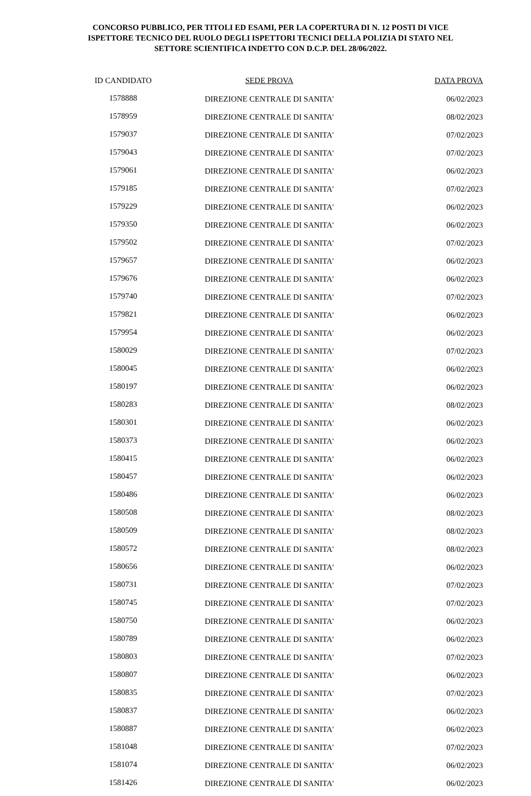CONCORSO PUBBLICO, PER TITOLI ED ESAMI, PER LA COPERTURA DI N. 12 POSTI DI VICE ISPETTORE TECNICO DEL RUOLO DEGLI ISPETTORI TECNICI DELLA POLIZIA DI STATO NEL SETTORE SCIENTIFICA INDETTO CON D.C.P. DEL 28/06/2022.
| ID CANDIDATO | SEDE PROVA | DATA PROVA |
| --- | --- | --- |
| 1578888 | DIREZIONE CENTRALE DI SANITA' | 06/02/2023 |
| 1578959 | DIREZIONE CENTRALE DI SANITA' | 08/02/2023 |
| 1579037 | DIREZIONE CENTRALE DI SANITA' | 07/02/2023 |
| 1579043 | DIREZIONE CENTRALE DI SANITA' | 07/02/2023 |
| 1579061 | DIREZIONE CENTRALE DI SANITA' | 06/02/2023 |
| 1579185 | DIREZIONE CENTRALE DI SANITA' | 07/02/2023 |
| 1579229 | DIREZIONE CENTRALE DI SANITA' | 06/02/2023 |
| 1579350 | DIREZIONE CENTRALE DI SANITA' | 06/02/2023 |
| 1579502 | DIREZIONE CENTRALE DI SANITA' | 07/02/2023 |
| 1579657 | DIREZIONE CENTRALE DI SANITA' | 06/02/2023 |
| 1579676 | DIREZIONE CENTRALE DI SANITA' | 06/02/2023 |
| 1579740 | DIREZIONE CENTRALE DI SANITA' | 07/02/2023 |
| 1579821 | DIREZIONE CENTRALE DI SANITA' | 06/02/2023 |
| 1579954 | DIREZIONE CENTRALE DI SANITA' | 06/02/2023 |
| 1580029 | DIREZIONE CENTRALE DI SANITA' | 07/02/2023 |
| 1580045 | DIREZIONE CENTRALE DI SANITA' | 06/02/2023 |
| 1580197 | DIREZIONE CENTRALE DI SANITA' | 06/02/2023 |
| 1580283 | DIREZIONE CENTRALE DI SANITA' | 08/02/2023 |
| 1580301 | DIREZIONE CENTRALE DI SANITA' | 06/02/2023 |
| 1580373 | DIREZIONE CENTRALE DI SANITA' | 06/02/2023 |
| 1580415 | DIREZIONE CENTRALE DI SANITA' | 06/02/2023 |
| 1580457 | DIREZIONE CENTRALE DI SANITA' | 06/02/2023 |
| 1580486 | DIREZIONE CENTRALE DI SANITA' | 06/02/2023 |
| 1580508 | DIREZIONE CENTRALE DI SANITA' | 08/02/2023 |
| 1580509 | DIREZIONE CENTRALE DI SANITA' | 08/02/2023 |
| 1580572 | DIREZIONE CENTRALE DI SANITA' | 08/02/2023 |
| 1580656 | DIREZIONE CENTRALE DI SANITA' | 06/02/2023 |
| 1580731 | DIREZIONE CENTRALE DI SANITA' | 07/02/2023 |
| 1580745 | DIREZIONE CENTRALE DI SANITA' | 07/02/2023 |
| 1580750 | DIREZIONE CENTRALE DI SANITA' | 06/02/2023 |
| 1580789 | DIREZIONE CENTRALE DI SANITA' | 06/02/2023 |
| 1580803 | DIREZIONE CENTRALE DI SANITA' | 07/02/2023 |
| 1580807 | DIREZIONE CENTRALE DI SANITA' | 06/02/2023 |
| 1580835 | DIREZIONE CENTRALE DI SANITA' | 07/02/2023 |
| 1580837 | DIREZIONE CENTRALE DI SANITA' | 06/02/2023 |
| 1580887 | DIREZIONE CENTRALE DI SANITA' | 06/02/2023 |
| 1581048 | DIREZIONE CENTRALE DI SANITA' | 07/02/2023 |
| 1581074 | DIREZIONE CENTRALE DI SANITA' | 06/02/2023 |
| 1581426 | DIREZIONE CENTRALE DI SANITA' | 06/02/2023 |